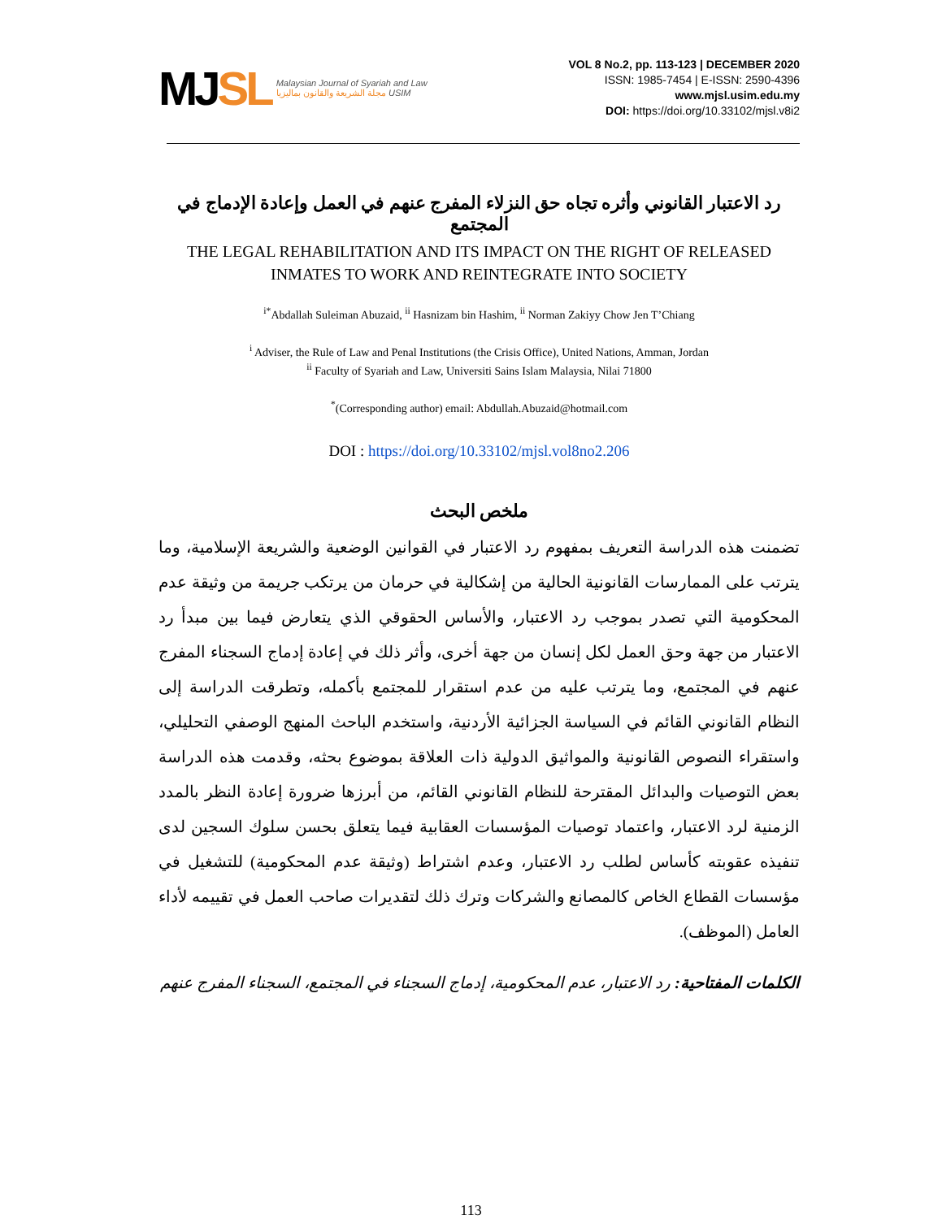MJSL
Malaysian Journal of Syariah and Law
مجلة الشريعة والقانون بماليزيا USIM
VOL 8 No.2, pp. 113-123 | DECEMBER 2020
ISSN: 1985-7454 | E-ISSN: 2590-4396
www.mjsl.usim.edu.my
DOI: https://doi.org/10.33102/mjsl.v8i2
رد الاعتبار القانوني وأثره تجاه حق النزلاء المفرج عنهم في العمل وإعادة الإدماج في المجتمع
THE LEGAL REHABILITATION AND ITS IMPACT ON THE RIGHT OF RELEASED INMATES TO WORK AND REINTEGRATE INTO SOCIETY
<sup>i*</sup>Abdallah Suleiman Abuzaid, <sup>ii</sup> Hasnizam bin Hashim, <sup>ii</sup> Norman Zakiyy Chow Jen T’Chiang
<sup>i</sup> Adviser, the Rule of Law and Penal Institutions (the Crisis Office), United Nations, Amman, Jordan
<sup>ii</sup> Faculty of Syariah and Law, Universiti Sains Islam Malaysia, Nilai 71800
<sup>*</sup> (Corresponding author) email: Abdullah.Abuzaid@hotmail.com
DOI : https://doi.org/10.33102/mjsl.vol8no2.206
ملخص البحث
تضمنت هذه الدراسة التعريف بمفهوم رد الاعتبار في القوانين الوضعية والشريعة الإسلامية، وما يترتب على الممارسات القانونية الحالية من إشكالية في حرمان من يرتكب جريمة من وثيقة عدم المحكومية التي تصدر بموجب رد الاعتبار، والأساس الحقوقي الذي يتعارض فيما بين مبدأ رد الاعتبار من جهة وحق العمل لكل إنسان من جهة أخرى، وأثر ذلك في إعادة إدماج السجناء المفرج عنهم في المجتمع، وما يترتب عليه من عدم استقرار للمجتمع بأكمله، وتطرقت الدراسة إلى النظام القانوني القائم في السياسة الجزائية الأردنية، واستخدم الباحث المنهج الوصفي التحليلي، واستقراء النصوص القانونية والمواثيق الدولية ذات العلاقة بموضوع بحثه، وقدمت هذه الدراسة بعض التوصيات والبدائل المقترحة للنظام القانوني القائم، من أبرزها ضرورة إعادة النظر بالمدد الزمنية لرد الاعتبار، واعتماد توصيات المؤسسات العقابية فيما يتعلق بحسن سلوك السجين لدى تنفيذه عقوبته كأساس لطلب رد الاعتبار، وعدم اشتراط (وثيقة عدم المحكومية) للتشغيل في مؤسسات القطاع الخاص كالمصانع والشركات وترك ذلك لتقديرات صاحب العمل في تقييمه لأداء العامل (الموظف).
الكلمات المفتاحية: رد الاعتبار، عدم المحكومية، إدماج السجناء في المجتمع، السجناء المفرج عنهم
113